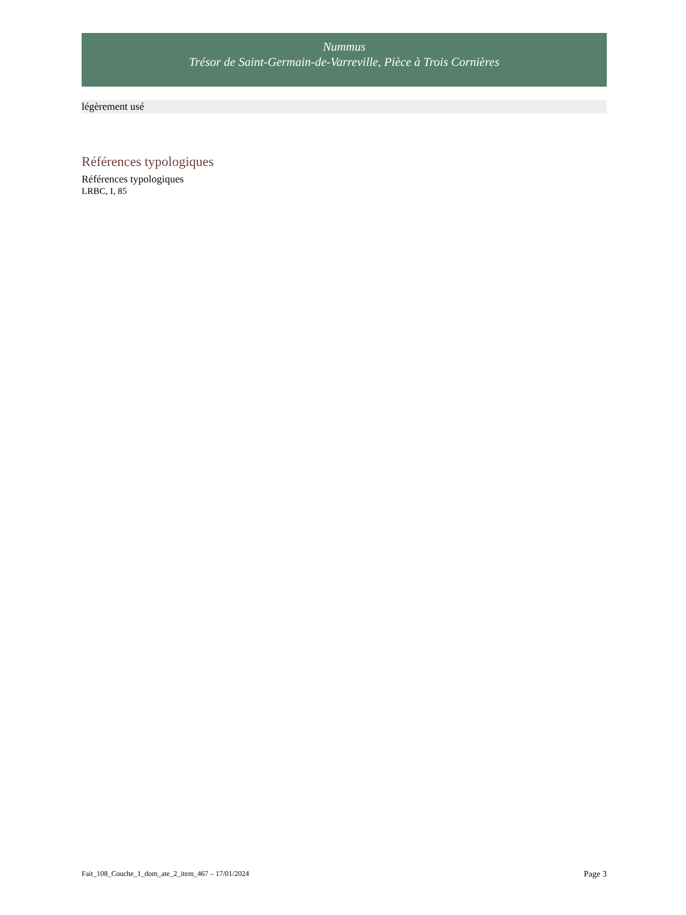Nummus
Trésor de Saint-Germain-de-Varreville, Pièce à Trois Cornières
légèrement usé
Références typologiques
Références typologiques
LRBC, I, 85
Fait_108_Couche_1_dom_ate_2_item_467 – 17/01/2024 Page 3